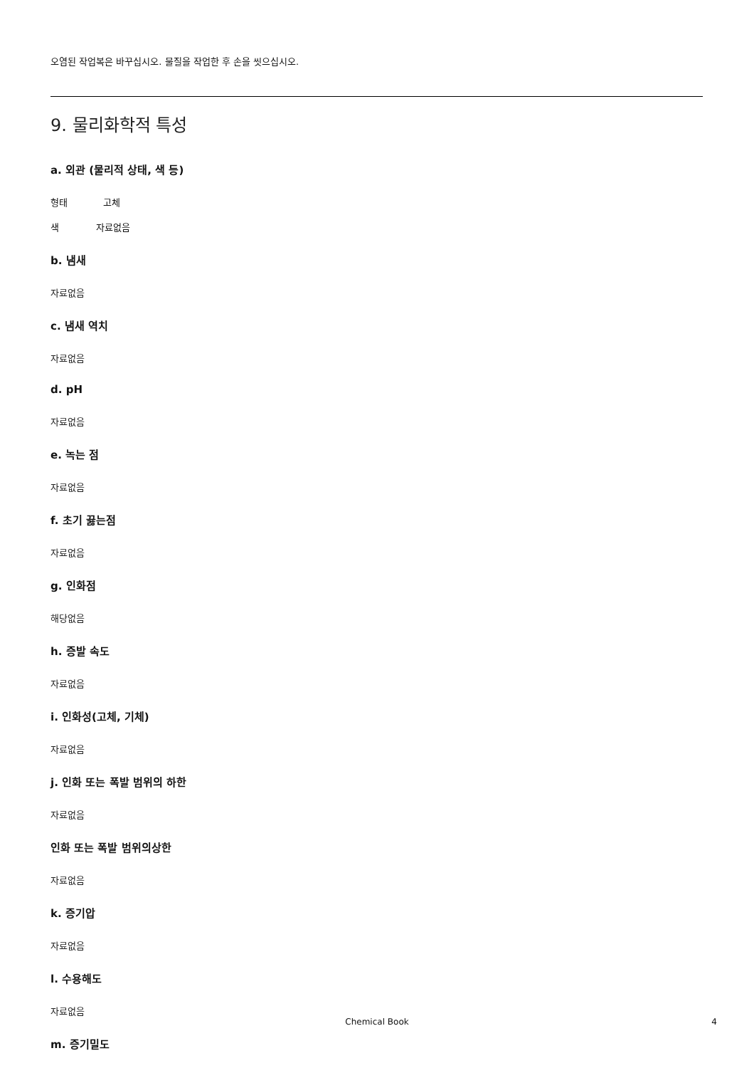오염된 작업복은 바꾸십시오. 물질을 작업한 후 손을 씻으십시오.
9. 물리화학적 특성
a. 외관 (물리적 상태, 색 등)
형태 고체
색 자료없음
b. 냄새
자료없음
c. 냄새 역치
자료없음
d. pH
자료없음
e. 녹는 점
자료없음
f. 초기 끓는점
자료없음
g. 인화점
해당없음
h. 증발 속도
자료없음
i. 인화성(고체, 기체)
자료없음
j. 인화 또는 폭발 범위의 하한
자료없음
인화 또는 폭발 범위의상한
자료없음
k. 증기압
자료없음
l. 수용해도
자료없음
m. 증기밀도
Chemical Book
4